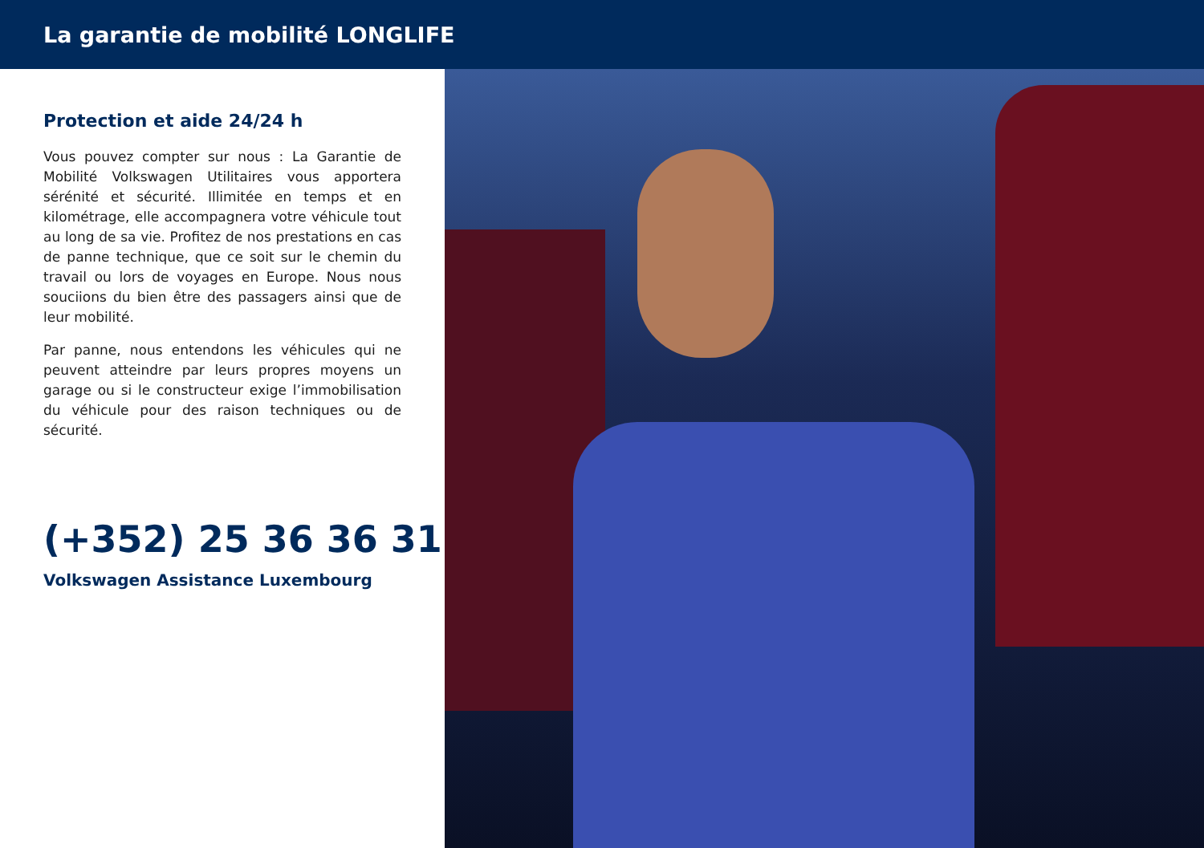La garantie de mobilité LONGLIFE
Protection et aide 24/24 h
Vous pouvez compter sur nous : La Garantie de Mobilité Volkswagen Utilitaires vous apportera sérénité et sécurité. Illimitée en temps et en kilométrage, elle accompagnera votre véhicule tout au long de sa vie. Profitez de nos prestations en cas de panne technique, que ce soit sur le chemin du travail ou lors de voyages en Europe. Nous nous souciions du bien être des passagers ainsi que de leur mobilité.
Par panne, nous entendons les véhicules qui ne peuvent atteindre par leurs propres moyens un garage ou si le constructeur exige l’immobilisation du véhicule pour des raison techniques ou de sécurité.
(+352) 25 36 36 311
Volkswagen Assistance Luxembourg